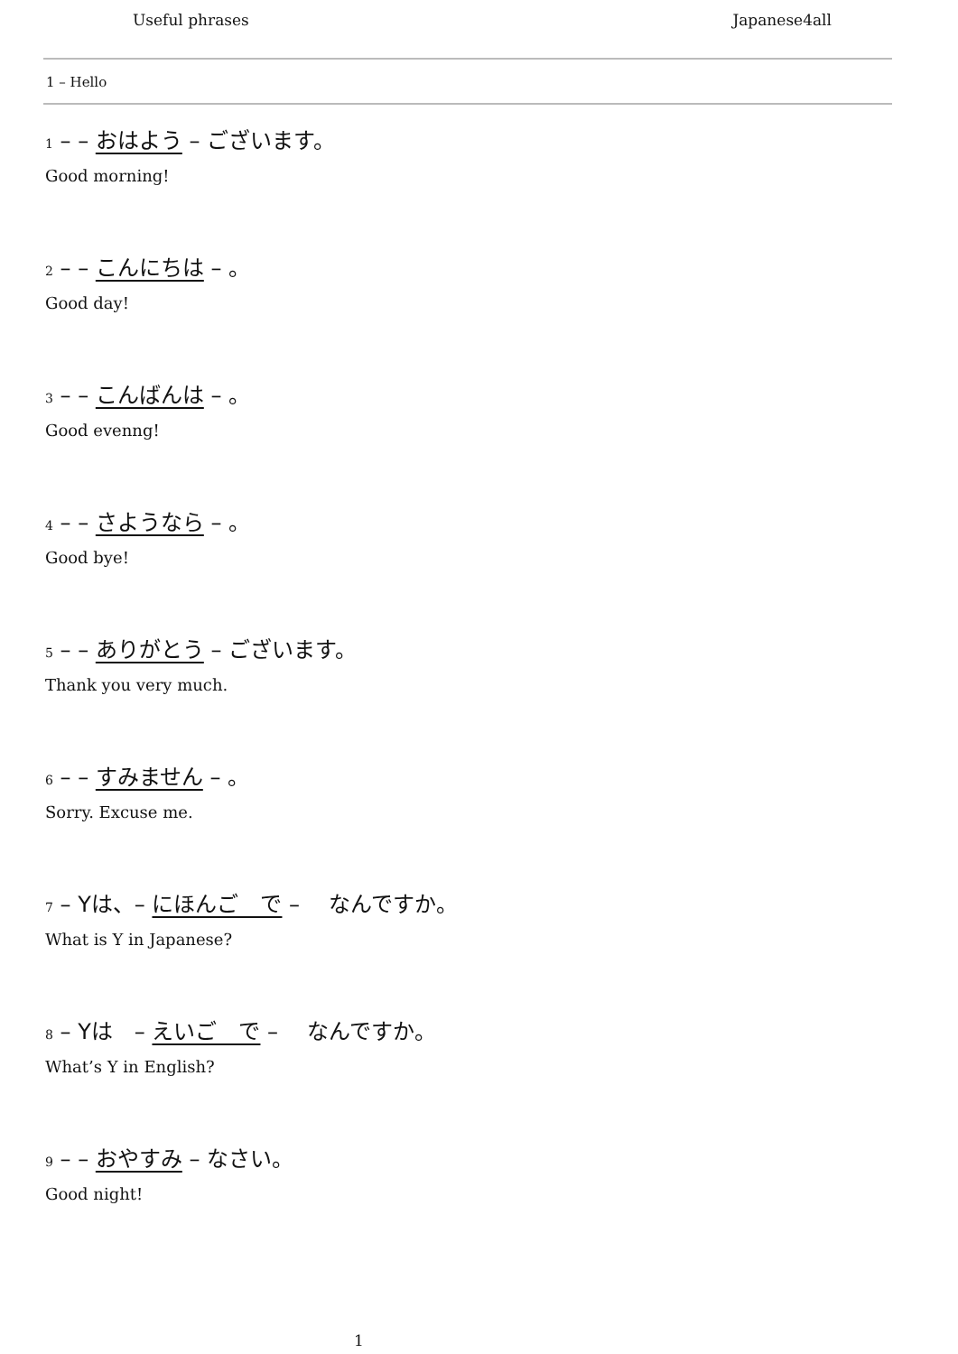Useful phrases Japanese4all
1 – Hello
1 – – おはよう – ございます。
Good morning!
2 – – こんにちは – 。
Good day!
3 – – こんばんは – 。
Good evenng!
4 – – さようなら – 。
Good bye!
5 – – ありがとう – ございます。
Thank you very much.
6 – – すみません – 。
Sorry. Excuse me.
7 – Yは、– にほんご　で – 　なんですか。
What is Y in Japanese?
8 – Yは　– えいご　で – 　なんですか。
What’s Y in English?
9 – – おやすみ – なさい。
Good night!
1